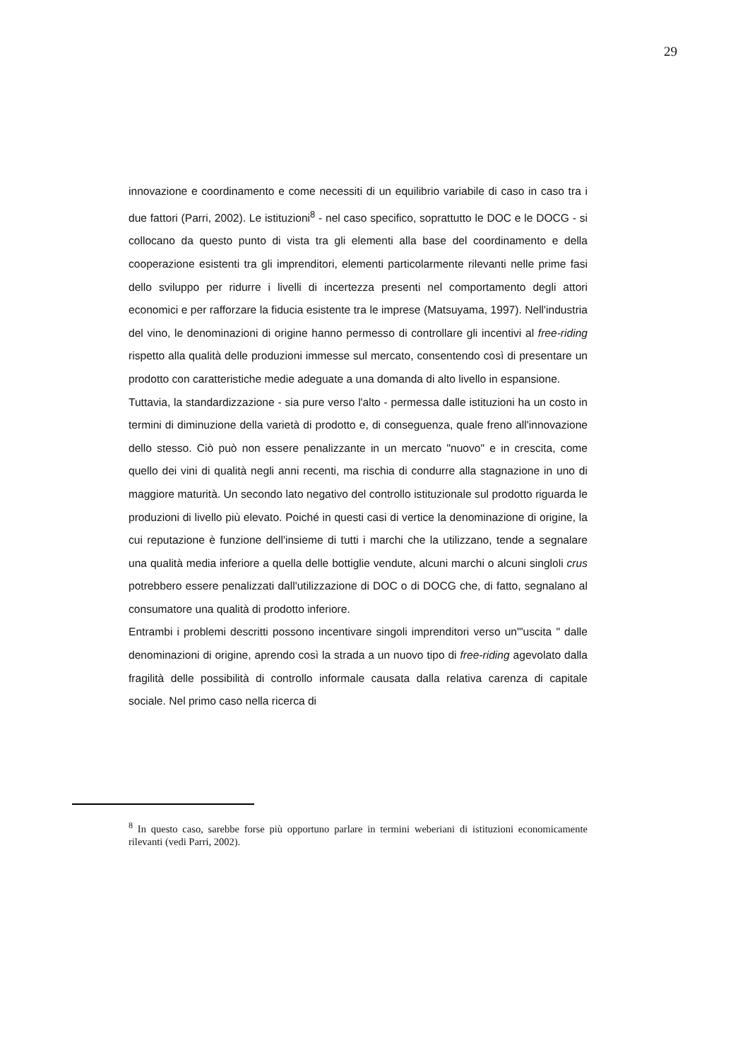29
innovazione e coordinamento e come necessiti di un equilibrio variabile di caso in caso tra i due fattori (Parri, 2002). Le istituzioni<sup>8</sup> - nel caso specifico, soprattutto le DOC e le DOCG - si collocano da questo punto di vista tra gli elementi alla base del coordinamento e della cooperazione esistenti tra gli imprenditori, elementi particolarmente rilevanti nelle prime fasi dello sviluppo per ridurre i livelli di incertezza presenti nel comportamento degli attori economici e per rafforzare la fiducia esistente tra le imprese (Matsuyama, 1997). Nell'industria del vino, le denominazioni di origine hanno permesso di controllare gli incentivi al free-riding rispetto alla qualità delle produzioni immesse sul mercato, consentendo così di presentare un prodotto con caratteristiche medie adeguate a una domanda di alto livello in espansione.
Tuttavia, la standardizzazione - sia pure verso l'alto - permessa dalle istituzioni ha un costo in termini di diminuzione della varietà di prodotto e, di conseguenza, quale freno all'innovazione dello stesso. Ciò può non essere penalizzante in un mercato "nuovo" e in crescita, come quello dei vini di qualità negli anni recenti, ma rischia di condurre alla stagnazione in uno di maggiore maturità. Un secondo lato negativo del controllo istituzionale sul prodotto riguarda le produzioni di livello più elevato. Poiché in questi casi di vertice la denominazione di origine, la cui reputazione è funzione dell'insieme di tutti i marchi che la utilizzano, tende a segnalare una qualità media inferiore a quella delle bottiglie vendute, alcuni marchi o alcuni singloli crus potrebbero essere penalizzati dall'utilizzazione di DOC o di DOCG che, di fatto, segnalano al consumatore una qualità di prodotto inferiore.
Entrambi i problemi descritti possono incentivare singoli imprenditori verso un'"uscita " dalle denominazioni di origine, aprendo così la strada a un nuovo tipo di free-riding agevolato dalla fragilità delle possibilità di controllo informale causata dalla relativa carenza di capitale sociale. Nel primo caso nella ricerca di
<sup>8</sup> In questo caso, sarebbe forse più opportuno parlare in termini weberiani di istituzioni economicamente rilevanti (vedi Parri, 2002).